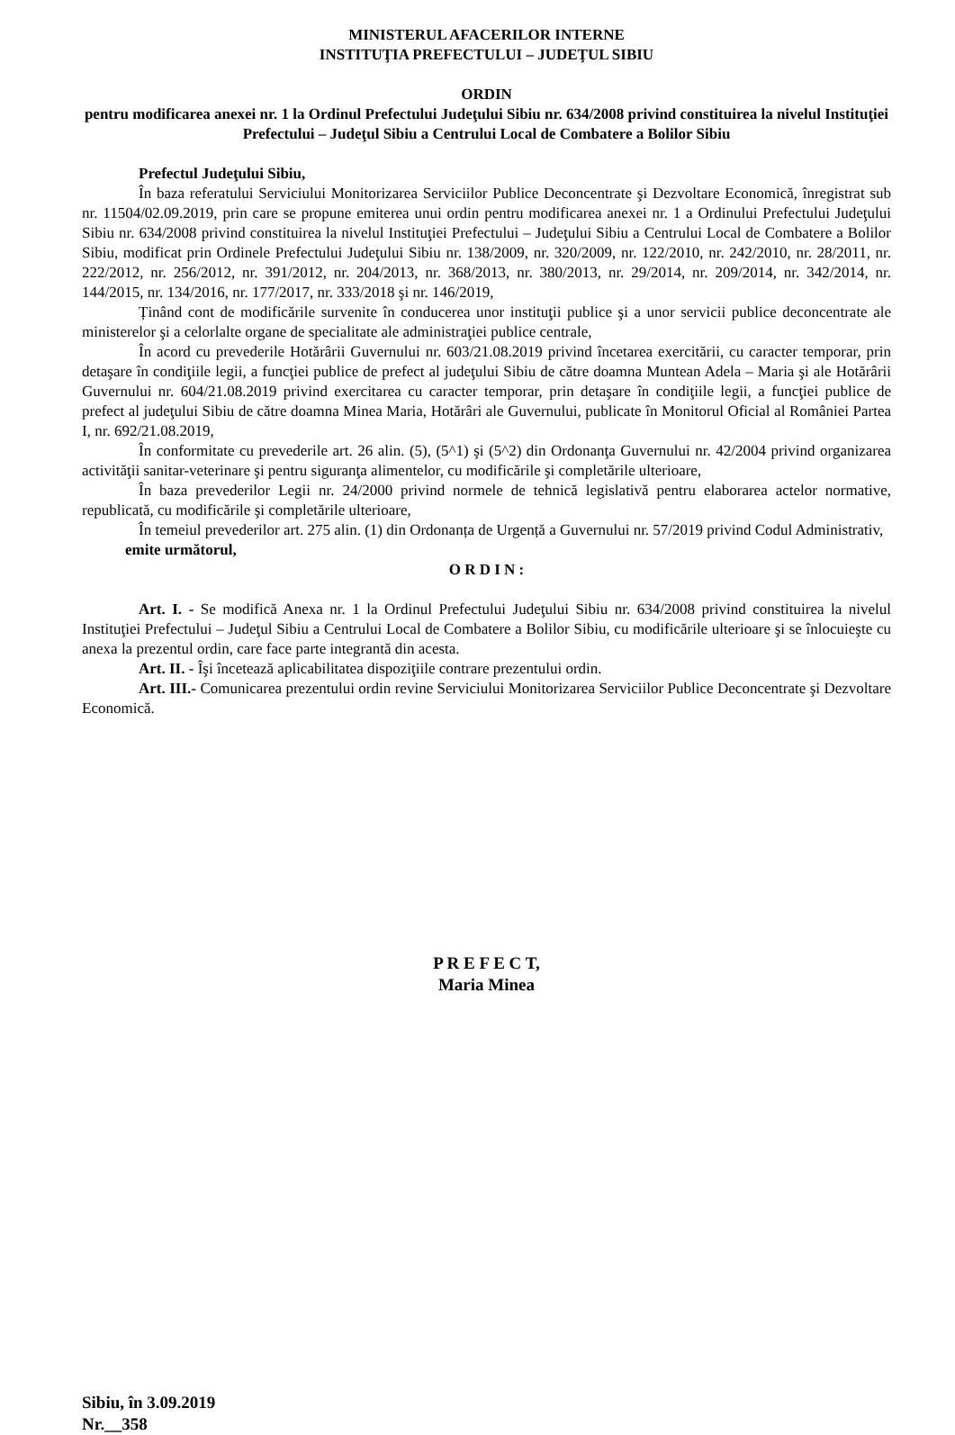MINISTERUL AFACERILOR INTERNE
INSTITUŢIA PREFECTULUI – JUDEŢUL SIBIU
ORDIN
pentru modificarea anexei nr. 1 la Ordinul Prefectului Judeţului Sibiu nr. 634/2008 privind constituirea la nivelul Instituţiei Prefectului – Judeţul Sibiu a Centrului Local de Combatere a Bolilor Sibiu
Prefectul Judeţului Sibiu,
În baza referatului Serviciului Monitorizarea Serviciilor Publice Deconcentrate şi Dezvoltare Economică, înregistrat sub nr. 11504/02.09.2019, prin care se propune emiterea unui ordin pentru modificarea anexei nr. 1 a Ordinului Prefectului Judeţului Sibiu nr. 634/2008 privind constituirea la nivelul Instituţiei Prefectului – Judeţului Sibiu a Centrului Local de Combatere a Bolilor Sibiu, modificat prin Ordinele Prefectului Judeţului Sibiu nr. 138/2009, nr. 320/2009, nr. 122/2010, nr. 242/2010, nr. 28/2011, nr. 222/2012, nr. 256/2012, nr. 391/2012, nr. 204/2013, nr. 368/2013, nr. 380/2013, nr. 29/2014, nr. 209/2014, nr. 342/2014, nr. 144/2015, nr. 134/2016, nr. 177/2017, nr. 333/2018 şi nr. 146/2019,
Ținând cont de modificările survenite în conducerea unor instituţii publice şi a unor servicii publice deconcentrate ale ministerelor şi a celorlalte organe de specialitate ale administraţiei publice centrale,
În acord cu prevederile Hotărârii Guvernului nr. 603/21.08.2019 privind încetarea exercitării, cu caracter temporar, prin detaşare în condiţiile legii, a funcţiei publice de prefect al judeţului Sibiu de către doamna Muntean Adela – Maria şi ale Hotărârii Guvernului nr. 604/21.08.2019 privind exercitarea cu caracter temporar, prin detaşare în condiţiile legii, a funcţiei publice de prefect al judeţului Sibiu de către doamna Minea Maria, Hotărâri ale Guvernului, publicate în Monitorul Oficial al României Partea I, nr. 692/21.08.2019,
În conformitate cu prevederile art. 26 alin. (5), (5^1) şi (5^2) din Ordonanţa Guvernului nr. 42/2004 privind organizarea activităţii sanitar-veterinare şi pentru siguranţa alimentelor, cu modificările şi completările ulterioare,
În baza prevederilor Legii nr. 24/2000 privind normele de tehnică legislativă pentru elaborarea actelor normative, republicată, cu modificările şi completările ulterioare,
În temeiul prevederilor art. 275 alin. (1) din Ordonanța de Urgență a Guvernului nr. 57/2019 privind Codul Administrativ,
emite următorul,
O R D I N :
Art. I. - Se modifică Anexa nr. 1 la Ordinul Prefectului Judeţului Sibiu nr. 634/2008 privind constituirea la nivelul Instituţiei Prefectului – Judeţul Sibiu a Centrului Local de Combatere a Bolilor Sibiu, cu modificările ulterioare şi se înlocuieşte cu anexa la prezentul ordin, care face parte integrantă din acesta.
Art. II. - Îşi încetează aplicabilitatea dispoziţiile contrare prezentului ordin.
Art. III.- Comunicarea prezentului ordin revine Serviciului Monitorizarea Serviciilor Publice Deconcentrate şi Dezvoltare Economică.
P R E F E C T,
Maria Minea
Sibiu, în 3.09.2019
Nr.__358